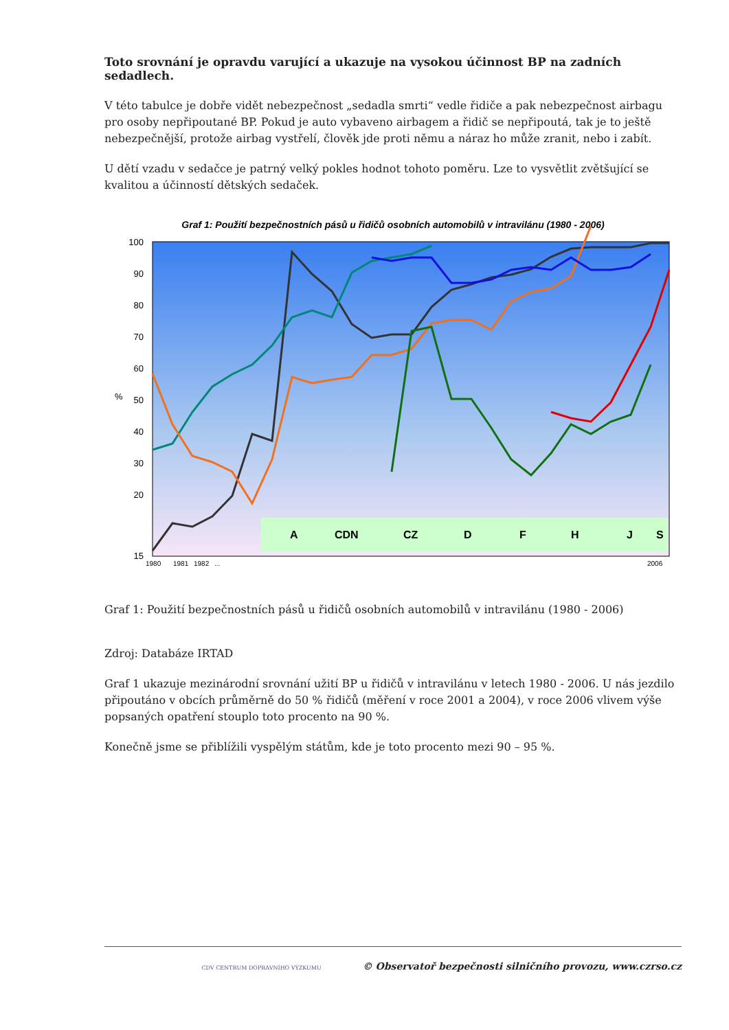Toto srovnání je opravdu varující a ukazuje na vysokou účinnost BP na zadních sedadlech.
V této tabulce je dobře vidět nebezpečnost „sedadla smrti“ vedle řidiče a pak nebezpečnost airbagu pro osoby nepřipoutané BP. Pokud je auto vybaveno airbagem a řidič se nepřipoutá, tak je to ještě nebezpečnější, protože airbag vystřelí, člověk jde proti němu a náraz ho může zranit, nebo i zabít.
U dětí vzadu v sedačce je patrný velký pokles hodnot tohoto poměru. Lze to vysvětlit zvětšující se kvalitou a účinností dětských sedaček.
Graf 1: Použití bezpečnostních pásů u řidičů osobních automobilů v intravilánu (1980 - 2006)
100
90
80
70
60
50
40
30
20
15
%
A
CDN
CZ
D
F
H
J
S
1980
1981
1982
...
2006
Graf 1: Použití bezpečnostních pásů u řidičů osobních automobilů v intravilánu (1980 - 2006)
Zdroj: Databáze IRTAD
Graf 1 ukazuje mezinárodní srovnání užití BP u řidičů v intravilánu v letech 1980 - 2006. U nás jezdilo připoutáno v obcích průměrně do 50 % řidičů (měření v roce 2001 a 2004), v roce 2006 vlivem výše popsaných opatření stouplo toto procento na 90 %.
Konečně jsme se přiblížili vyspělým státům, kde je toto procento mezi 90 – 95 %.
CDV CENTRUM DOPRAVNÍHO VÝZKUMU © Observatoř bezpečnosti silničního provozu, www.czrso.cz